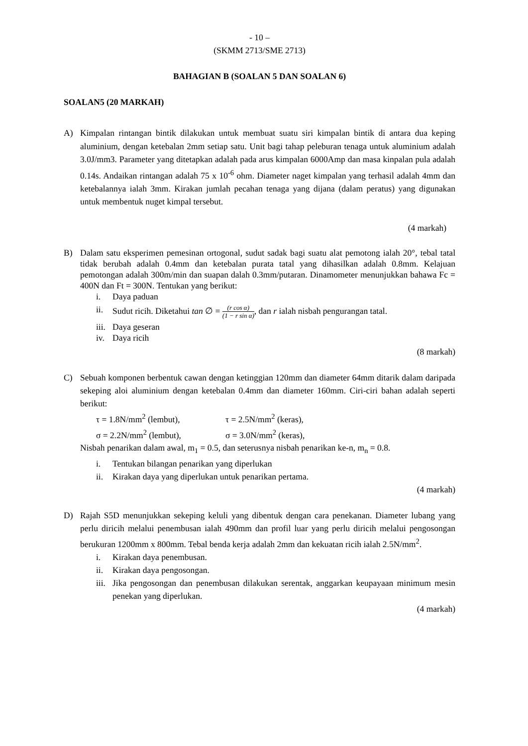- 10 –
(SKMM 2713/SME 2713)
BAHAGIAN B (SOALAN 5 DAN SOALAN 6)
SOALAN5 (20 MARKAH)
A) Kimpalan rintangan bintik dilakukan untuk membuat suatu siri kimpalan bintik di antara dua keping aluminium, dengan ketebalan 2mm setiap satu. Unit bagi tahap peleburan tenaga untuk aluminium adalah 3.0J/mm3. Parameter yang ditetapkan adalah pada arus kimpalan 6000Amp dan masa kinpalan pula adalah 0.14s. Andaikan rintangan adalah 75 x 10<sup>-6</sup> ohm. Diameter naget kimpalan yang terhasil adalah 4mm dan ketebalannya ialah 3mm. Kirakan jumlah pecahan tenaga yang dijana (dalam peratus) yang digunakan untuk membentuk nuget kimpal tersebut.
(4 markah)
B) Dalam satu eksperimen pemesinan ortogonal, sudut sadak bagi suatu alat pemotong ialah 20°, tebal tatal tidak berubah adalah 0.4mm dan ketebalan purata tatal yang dihasilkan adalah 0.8mm. Kelajuan pemotongan adalah 300m/min dan suapan dalah 0.3mm/putaran. Dinamometer menunjukkan bahawa Fc = 400N dan Ft = 300N. Tentukan yang berikut:
i. Daya paduan
ii. Sudut ricih. Diketahui tan ∅ =
(r cos α)
(1 − r sin α)
, dan r ialah nisbah pengurangan tatal.
iii. Daya geseran
iv. Daya ricih
(8 markah)
C) Sebuah komponen berbentuk cawan dengan ketinggian 120mm dan diameter 64mm ditarik dalam daripada sekeping aloi aluminium dengan ketebalan 0.4mm dan diameter 160mm. Ciri-ciri bahan adalah seperti berikut:
τ = 1.8N/mm<sup>2</sup> (lembut),
τ = 2.5N/mm<sup>2</sup> (keras),
σ = 2.2N/mm<sup>2</sup> (lembut),
σ = 3.0N/mm<sup>2</sup> (keras),
Nisbah penarikan dalam awal, m<sub>1</sub> = 0.5, dan seterusnya nisbah penarikan ke-n, m<sub>n</sub> = 0.8.
i. Tentukan bilangan penarikan yang diperlukan
ii. Kirakan daya yang diperlukan untuk penarikan pertama.
(4 markah)
D) Rajah S5D menunjukkan sekeping keluli yang dibentuk dengan cara penekanan. Diameter lubang yang perlu diricih melalui penembusan ialah 490mm dan profil luar yang perlu diricih melalui pengosongan berukuran 1200mm x 800mm. Tebal benda kerja adalah 2mm dan kekuatan ricih ialah 2.5N/mm<sup>2</sup>.
i. Kirakan daya penembusan.
ii. Kirakan daya pengosongan.
iii. Jika pengosongan dan penembusan dilakukan serentak, anggarkan keupayaan minimum mesin penekan yang diperlukan.
(4 markah)